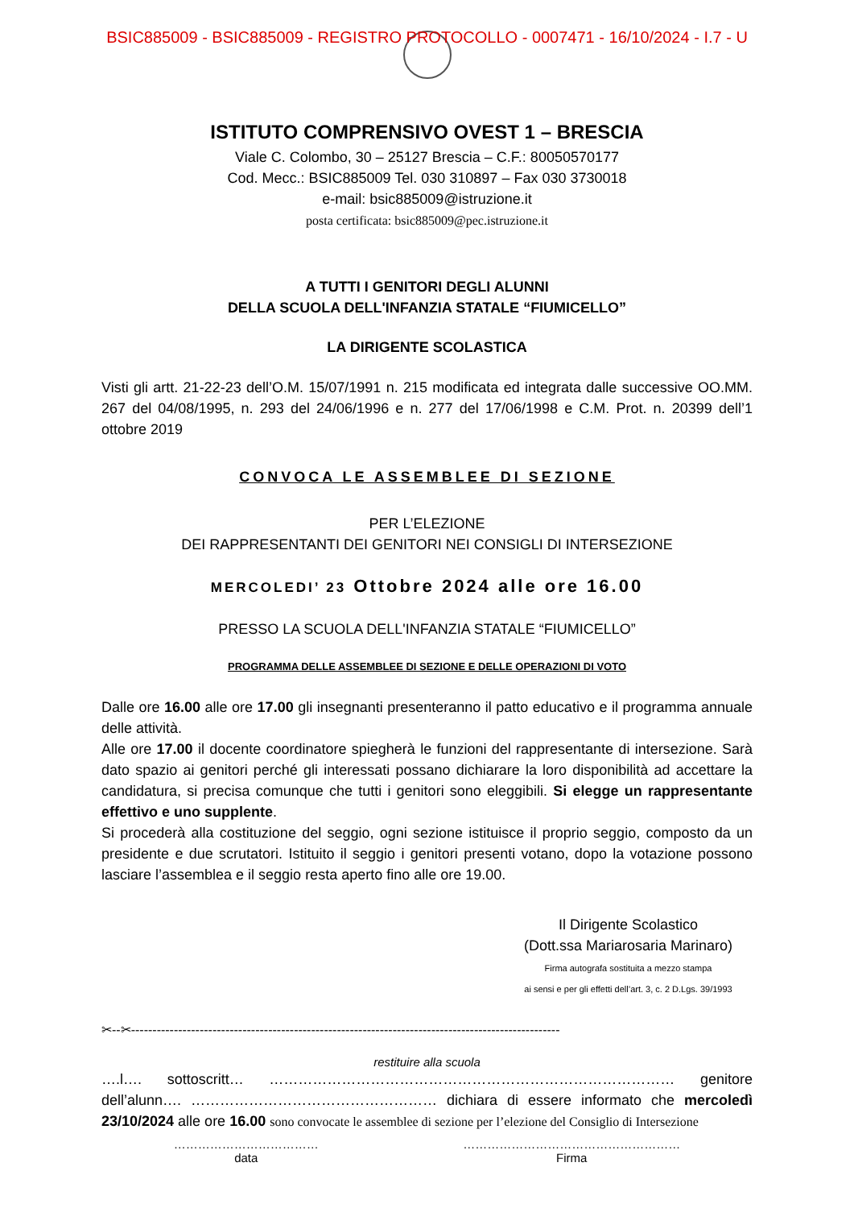BSIC885009 - BSIC885009 - REGISTRO PROTOCOLLO - 0007471 - 16/10/2024 - I.7 - U
ISTITUTO COMPRENSIVO OVEST 1 – BRESCIA
Viale C. Colombo, 30 – 25127 Brescia – C.F.: 80050570177
Cod. Mecc.: BSIC885009 Tel. 030 310897 – Fax 030 3730018
e-mail: bsic885009@istruzione.it
posta certificata: bsic885009@pec.istruzione.it
A TUTTI I GENITORI DEGLI ALUNNI
DELLA SCUOLA DELL'INFANZIA STATALE “FIUMICELLO”
LA DIRIGENTE SCOLASTICA
Visti gli artt. 21-22-23 dell’O.M. 15/07/1991 n. 215 modificata ed integrata dalle successive OO.MM. 267 del 04/08/1995, n. 293 del 24/06/1996 e n. 277 del 17/06/1998 e C.M. Prot. n. 20399 dell’1 ottobre 2019
CONVOCA LE ASSEMBLEE DI SEZIONE
PER L’ELEZIONE
DEI RAPPRESENTANTI DEI GENITORI NEI CONSIGLI DI INTERSEZIONE
MERCOLEDI’ 23 Ottobre 2024 alle ore 16.00
PRESSO LA SCUOLA DELL'INFANZIA STATALE “FIUMICELLO”
PROGRAMMA DELLE ASSEMBLEE DI SEZIONE E DELLE OPERAZIONI DI VOTO
Dalle ore 16.00 alle ore 17.00 gli insegnanti presenteranno il patto educativo e il programma annuale delle attività.
Alle ore 17.00 il docente coordinatore spiegherà le funzioni del rappresentante di intersezione. Sarà dato spazio ai genitori perché gli interessati possano dichiarare la loro disponibilità ad accettare la candidatura, si precisa comunque che tutti i genitori sono eleggibili. Si elegge un rappresentante effettivo e uno supplente.
Si procederà alla costituzione del seggio, ogni sezione istituisce il proprio seggio, composto da un presidente e due scrutatori. Istituito il seggio i genitori presenti votano, dopo la votazione possono lasciare l’assemblea e il seggio resta aperto fino alle ore 19.00.
Il Dirigente Scolastico
(Dott.ssa Mariarosaria Marinaro)
Firma autografa sostituita a mezzo stampa
ai sensi e per gli effetti dell’art. 3, c. 2 D.Lgs. 39/1993
✂--✂----------------------------------------------------------------------------------------------------
restituire alla scuola
….l…. sottoscritt… ………………………………………………………………………… genitore dell’alunn…. …………………………………………… dichiara di essere informato che mercoledì 23/10/2024 alle ore 16.00 sono convocate le assemblee di sezione per l’elezione del Consiglio di Intersezione
………………………………
data
………………………………………………
Firma